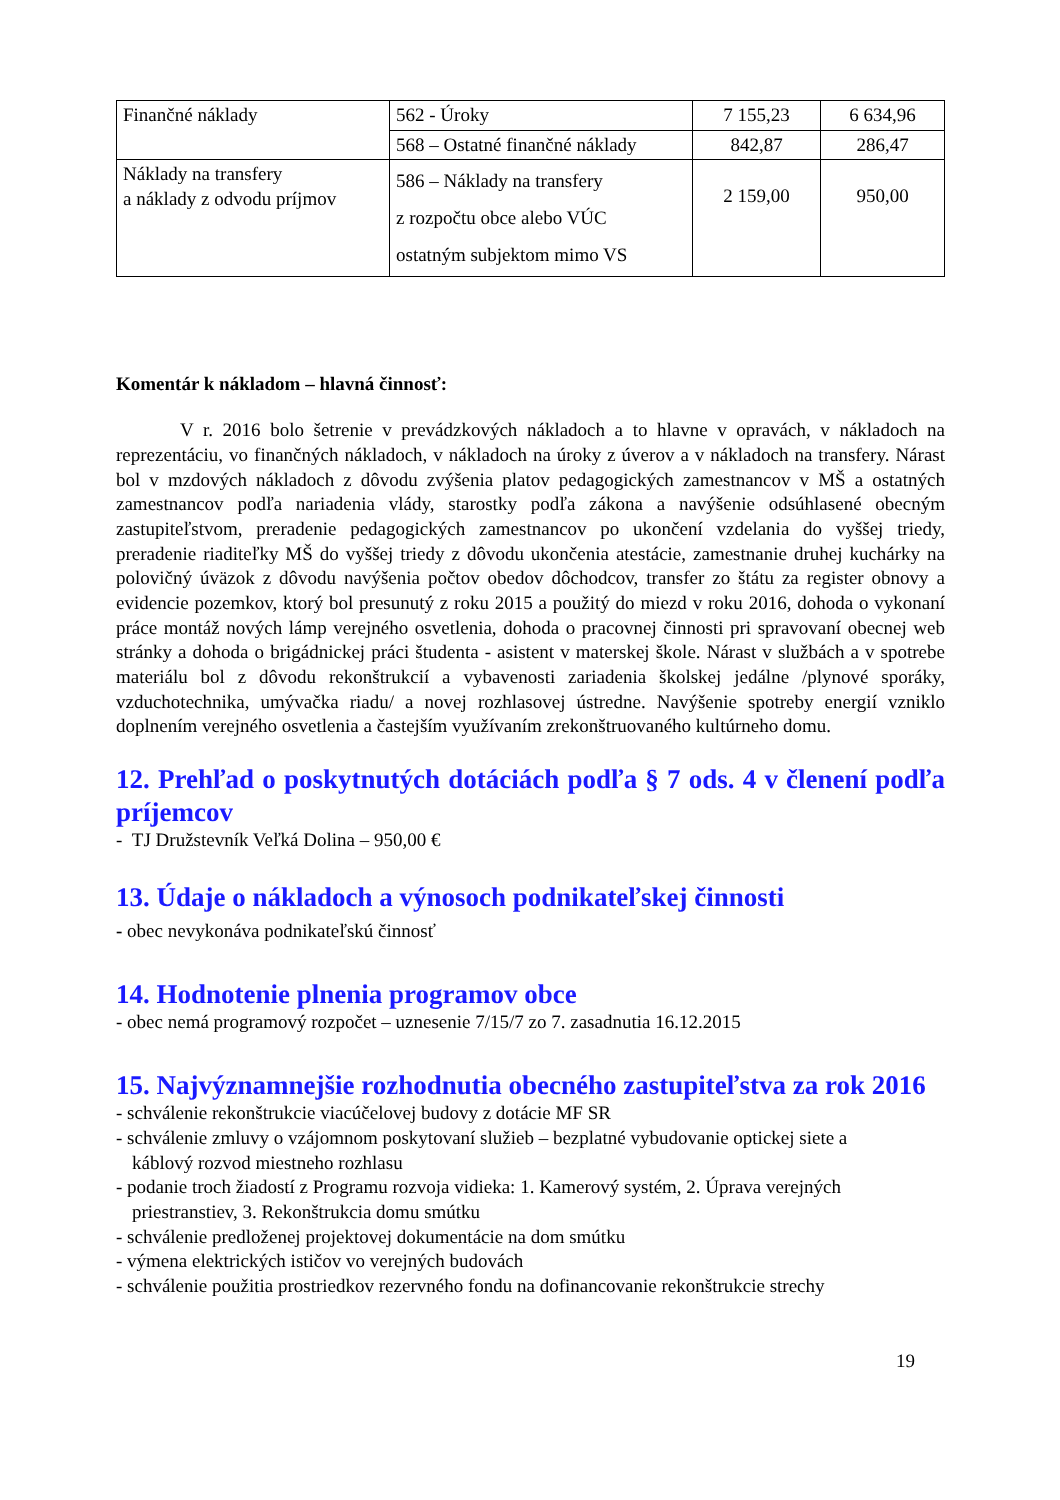| Finančné náklady | 562 - Úroky | 7 155,23 | 6 634,96 |
| | 568 – Ostatné finančné náklady | 842,87 | 286,47 |
| Náklady na transfery a náklady z odvodu príjmov | 586 – Náklady na transfery z rozpočtu obce alebo VÚC ostatným subjektom mimo VS | 2 159,00 | 950,00 |
Komentár k nákladom – hlavná činnosť:
V r. 2016 bolo šetrenie v prevádzkových nákladoch a to hlavne v opravách, v nákladoch na reprezentáciu, vo finančných nákladoch, v nákladoch na úroky z úverov a v nákladoch na transfery. Nárast bol v mzdových nákladoch z dôvodu zvýšenia platov pedagogických zamestnancov v MŠ a ostatných zamestnancov podľa nariadenia vlády, starostky podľa zákona a navýšenie odsúhlasené obecným zastupiteľstvom, preradenie pedagogických zamestnancov po ukončení vzdelania do vyššej triedy, preradenie riaditeľky MŠ do vyššej triedy z dôvodu ukončenia atestácie, zamestnanie druhej kuchárky na polovičný úväzok z dôvodu navýšenia počtov obedov dôchodcov, transfer zo štátu za register obnovy a evidencie pozemkov, ktorý bol presunutý z roku 2015 a použitý do miezd v roku 2016, dohoda o vykonaní práce montáž nových lámp verejného osvetlenia, dohoda o pracovnej činnosti pri spravovaní obecnej web stránky a dohoda o brigádnickej práci študenta - asistent v materskej škole. Nárast v službách a v spotrebe materiálu bol z dôvodu rekonštrukcií a vybavenosti zariadenia školskej jedálne /plynové sporáky, vzduchotechnika, umývačka riadu/ a novej rozhlasovej ústredne. Navýšenie spotreby energií vzniklo doplnením verejného osvetlenia a častejším využívaním zrekonštruovaného kultúrneho domu.
12. Prehľad o poskytnutých dotáciách podľa § 7 ods. 4 v členení podľa príjemcov
- TJ Družstevník Veľká Dolina – 950,00 €
13. Údaje o nákladoch a výnosoch podnikateľskej činnosti
- obec nevykonáva podnikateľskú činnosť
14. Hodnotenie plnenia programov obce
- obec nemá programový rozpočet – uznesenie 7/15/7 zo 7. zasadnutia 16.12.2015
15. Najvýznamnejšie rozhodnutia obecného zastupiteľstva za rok 2016
- schválenie rekonštrukcie viacúčelovej budovy z dotácie MF SR
- schválenie zmluvy o vzájomnom poskytovaní služieb – bezplatné vybudovanie optickej siete a
káblový rozvod miestneho rozhlasu
- podanie troch žiadostí z Programu rozvoja vidieka: 1. Kamerový systém, 2. Úprava verejných
priestranstiev, 3. Rekonštrukcia domu smútku
- schválenie predloženej projektovej dokumentácie na dom smútku
- výmena elektrických ističov vo verejných budovách
- schválenie použitia prostriedkov rezervného fondu na dofinancovanie rekonštrukcie strechy
19